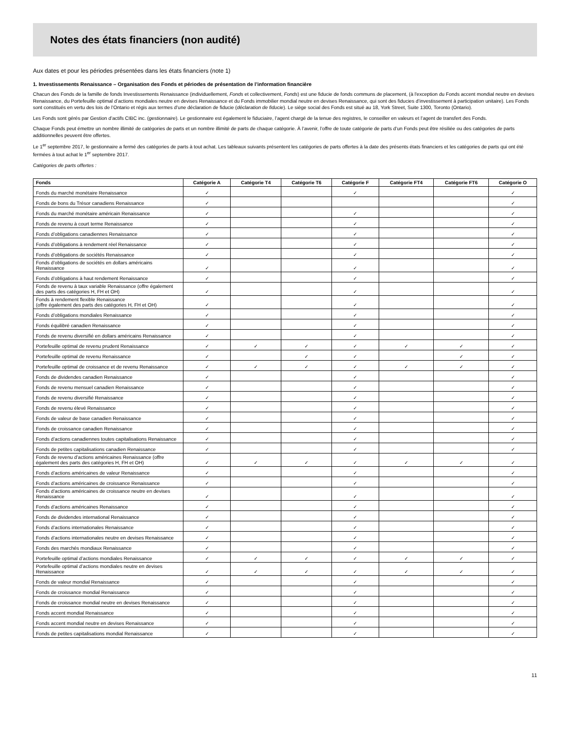Notes des états financiers (non audité)
Aux dates et pour les périodes présentées dans les états financiers (note 1)
1. Investissements Renaissance – Organisation des Fonds et périodes de présentation de l’information financière
Chacun des Fonds de la famille de fonds Investissements Renaissance (individuellement, Fonds et collectivement, Fonds) est une fiducie de fonds communs de placement, (à l'exception du Fonds accent mondial neutre en devises Renaissance, du Portefeuille optimal d’actions mondiales neutre en devises Renaissance et du Fonds immobilier mondial neutre en devises Renaissance, qui sont des fiducies d’investissement à participation unitaire). Les Fonds sont constitués en vertu des lois de l’Ontario et régis aux termes d’une déclaration de fiducie (déclaration de fiducie). Le siège social des Fonds est situé au 18, York Street, Suite 1300, Toronto (Ontario).
Les Fonds sont gérés par Gestion d’actifs CIBC inc. (gestionnaire). Le gestionnaire est également le fiduciaire, l’agent chargé de la tenue des registres, le conseiller en valeurs et l’agent de transfert des Fonds.
Chaque Fonds peut émettre un nombre illimité de catégories de parts et un nombre illimité de parts de chaque catégorie. À l’avenir, l’offre de toute catégorie de parts d’un Fonds peut être résiliée ou des catégories de parts additionnelles peuvent être offertes.
Le 1<sup>er</sup> septembre 2017, le gestionnaire a fermé des catégories de parts à tout achat. Les tableaux suivants présentent les catégories de parts offertes à la date des présents états financiers et les catégories de parts qui ont été fermées à tout achat le 1<sup>er</sup> septembre 2017.
Catégories de parts offertes :
| Fonds | Catégorie A | Catégorie T4 | Catégorie T6 | Catégorie F | Catégorie FT4 | Catégorie FT6 | Catégorie O |
| --- | --- | --- | --- | --- | --- | --- | --- |
| Fonds du marché monétaire Renaissance | ✓ | | | ✓ | | | ✓ |
| Fonds de bons du Trésor canadiens Renaissance | ✓ | | | | | | ✓ |
| Fonds du marché monétaire américain Renaissance | ✓ | | | ✓ | | | ✓ |
| Fonds de revenu à court terme Renaissance | ✓ | | | ✓ | | | ✓ |
| Fonds d’obligations canadiennes Renaissance | ✓ | | | ✓ | | | ✓ |
| Fonds d’obligations à rendement réel Renaissance | ✓ | | | ✓ | | | ✓ |
| Fonds d’obligations de sociétés Renaissance | ✓ | | | ✓ | | | ✓ |
| Fonds d’obligations de sociétés en dollars américains Renaissance | ✓ | | | ✓ | | | ✓ |
| Fonds d’obligations à haut rendement Renaissance | ✓ | | | ✓ | | | ✓ |
| Fonds de revenu à taux variable Renaissance (offre également des parts des catégories H, FH et OH) | ✓ | | | ✓ | | | ✓ |
| Fonds à rendement flexible Renaissance (offre également des parts des catégories H, FH et OH) | ✓ | | | ✓ | | | ✓ |
| Fonds d’obligations mondiales Renaissance | ✓ | | | ✓ | | | ✓ |
| Fonds équilibré canadien Renaissance | ✓ | | | ✓ | | | ✓ |
| Fonds de revenu diversifié en dollars américains Renaissance | ✓ | | | ✓ | | | ✓ |
| Portefeuille optimal de revenu prudent Renaissance | ✓ | ✓ | ✓ | ✓ | ✓ | ✓ | ✓ |
| Portefeuille optimal de revenu Renaissance | ✓ | | ✓ | ✓ | | ✓ | ✓ |
| Portefeuille optimal de croissance et de revenu Renaissance | ✓ | ✓ | ✓ | ✓ | ✓ | ✓ | ✓ |
| Fonds de dividendes canadien Renaissance | ✓ | | | ✓ | | | ✓ |
| Fonds de revenu mensuel canadien Renaissance | ✓ | | | ✓ | | | ✓ |
| Fonds de revenu diversifié Renaissance | ✓ | | | ✓ | | | ✓ |
| Fonds de revenu élevé Renaissance | ✓ | | | ✓ | | | ✓ |
| Fonds de valeur de base canadien Renaissance | ✓ | | | ✓ | | | ✓ |
| Fonds de croissance canadien Renaissance | ✓ | | | ✓ | | | ✓ |
| Fonds d’actions canadiennes toutes capitalisations Renaissance | ✓ | | | ✓ | | | ✓ |
| Fonds de petites capitalisations canadien Renaissance | ✓ | | | ✓ | | | ✓ |
| Fonds de revenu d’actions américaines Renaissance (offre également des parts des catégories H, FH et OH) | ✓ | ✓ | ✓ | ✓ | ✓ | ✓ | ✓ |
| Fonds d’actions américaines de valeur Renaissance | ✓ | | | ✓ | | | ✓ |
| Fonds d’actions américaines de croissance Renaissance | ✓ | | | ✓ | | | ✓ |
| Fonds d’actions américaines de croissance neutre en devises Renaissance | ✓ | | | ✓ | | | ✓ |
| Fonds d’actions américaines Renaissance | ✓ | | | ✓ | | | ✓ |
| Fonds de dividendes international Renaissance | ✓ | | | ✓ | | | ✓ |
| Fonds d’actions internationales Renaissance | ✓ | | | ✓ | | | ✓ |
| Fonds d’actions internationales neutre en devises Renaissance | ✓ | | | ✓ | | | ✓ |
| Fonds des marchés mondiaux Renaissance | ✓ | | | ✓ | | | ✓ |
| Portefeuille optimal d’actions mondiales Renaissance | ✓ | ✓ | ✓ | ✓ | ✓ | ✓ | ✓ |
| Portefeuille optimal d’actions mondiales neutre en devises Renaissance | ✓ | ✓ | ✓ | ✓ | ✓ | ✓ | ✓ |
| Fonds de valeur mondial Renaissance | ✓ | | | ✓ | | | ✓ |
| Fonds de croissance mondial Renaissance | ✓ | | | ✓ | | | ✓ |
| Fonds de croissance mondial neutre en devises Renaissance | ✓ | | | ✓ | | | ✓ |
| Fonds accent mondial Renaissance | ✓ | | | ✓ | | | ✓ |
| Fonds accent mondial neutre en devises Renaissance | ✓ | | | ✓ | | | ✓ |
| Fonds de petites capitalisations mondial Renaissance | ✓ | | | ✓ | | | ✓ |
11